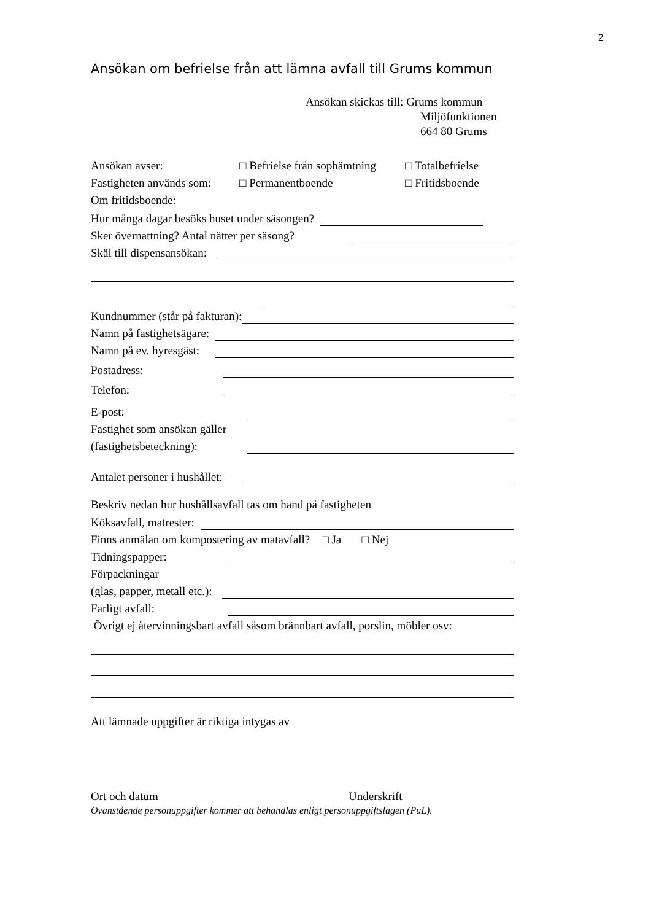2
Ansökan om befrielse från att lämna avfall till Grums kommun
Ansökan skickas till: Grums kommun
Miljöfunktionen
664 80 Grums
Ansökan avser: □ Befrielse från sophämtning □ Totalbefrielse Fastigheten används som: □ Permanentboende □ Fritidsboende
Om fritidsboende:
Hur många dagar besöks huset under säsongen?
Sker övernattning? Antal nätter per säsong?
Skäl till dispensansökan:
Kundnummer (står på fakturan):
Namn på fastighetsägare:
Namn på ev. hyresgäst:
Postadress:
Telefon:
E-post:
Fastighet som ansökan gäller
(fastighetsbeteckning):
Antalet personer i hushållet:
Beskriv nedan hur hushållsavfall tas om hand på fastigheten
Köksavfall, matrester:
Finns anmälan om kompostering av matavfall? □ Ja □ Nej
Tidningspapper:
Förpackningar
(glas, papper, metall etc.):
Farligt avfall:
Övrigt ej återvinningsbart avfall såsom brännbart avfall, porslin, möbler osv:
Att lämnade uppgifter är riktiga intygas av
Ort och datum Underskrift
Ovanstående personuppgifter kommer att behandlas enligt personuppgiftslagen (PuL).